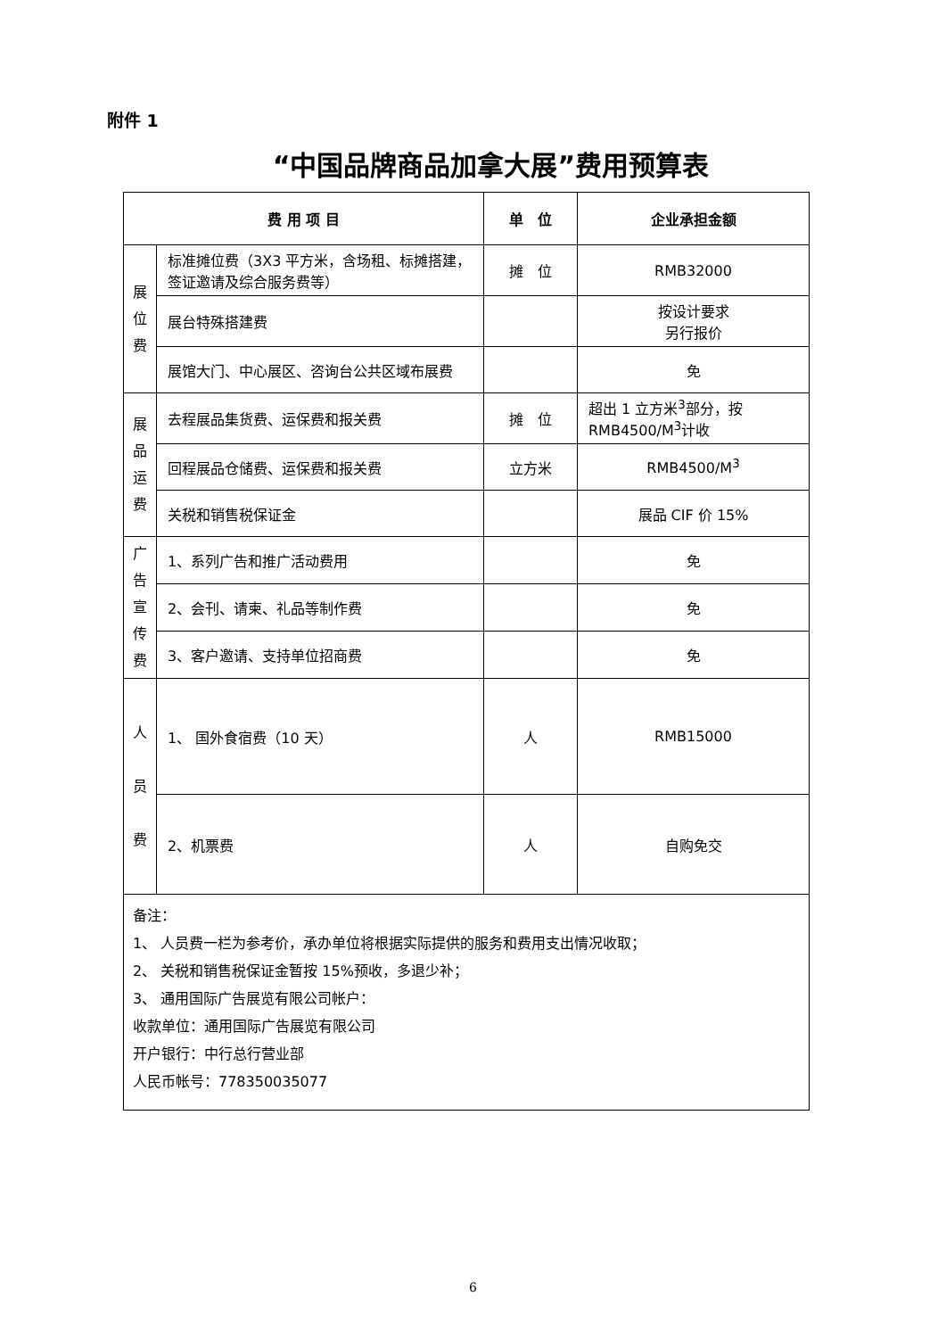附件 1
“中国品牌商品加拿大展”费用预算表
| 费 用 项 目 | | 单 位 | 企业承担金额 |
| --- | --- | --- | --- |
| 展 位 费 | 标准摊位费（3X3 平方米，含场租、标摊搭建，签证邀请及综合服务费等） | 摊 位 | RMB32000 |
| | 展台特殊搭建费 | | 按设计要求 另行报价 |
| | 展馆大门、中心展区、咨询台公共区域布展费 | | 免 |
| 展 品 运 费 | 去程展品集货费、运保费和报关费 | 摊 位 | 超出 1 立方米<sup>3</sup>部分，按 RMB4500/M<sup>3</sup>计收 |
| | 回程展品仓储费、运保费和报关费 | 立方米 | RMB4500/M<sup>3</sup> |
| | 关税和销售税保证金 | | 展品 CIF 价 15% |
| 广 告 宣 传 费 | 1、系列广告和推广活动费用 | | 免 |
| | 2、会刊、请柬、礼品等制作费 | | 免 |
| | 3、客户邀请、支持单位招商费 | | 免 |
| 人 员 费 | 1、 国外食宿费（10 天） | 人 | RMB15000 |
| | 2、机票费 | 人 | 自购免交 |
| 备注： 1、 人员费一栏为参考价，承办单位将根据实际提供的服务和费用支出情况收取； 2、 关税和销售税保证金暂按 15%预收，多退少补； 3、 通用国际广告展览有限公司帐户： 收款单位：通用国际广告展览有限公司 开户银行：中行总行营业部 人民币帐号：778350035077 | | | |
6